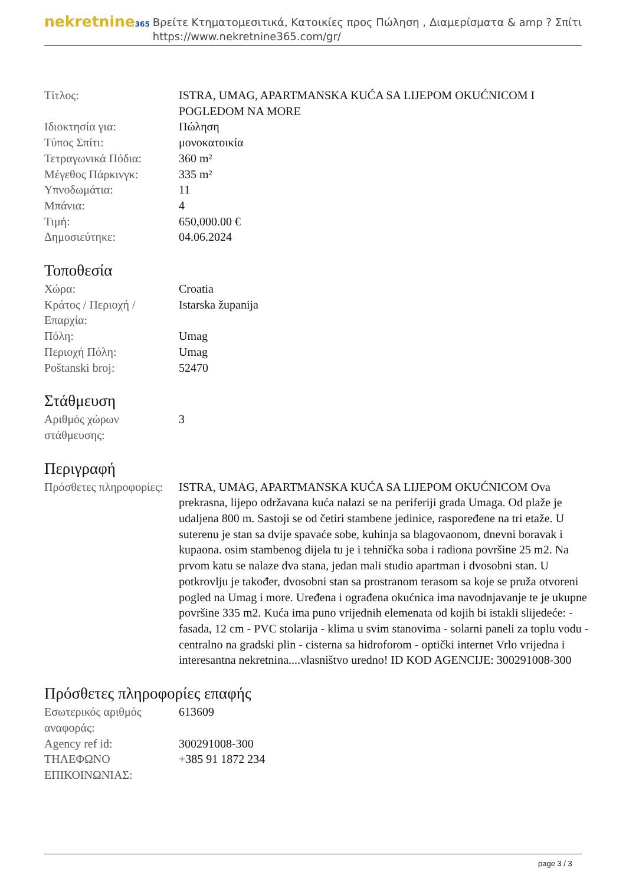nekretnine365
Βρείτε Κτηματομεσιτικά, Κατοικίες προς Πώληση , Διαμερίσματα & amp ? Σπίτι
https://www.nekretnine365.com/gr/
| Τίτλος: | ISTRA, UMAG, APARTMANSKA KUĆA SA LIJEPOM OKUĆNICOM I POGLEDOM NA MORE |
| Ιδιοκτησία για: | Πώληση |
| Τύπος Σπίτι: | μονοκατοικία |
| Τετραγωνικά Πόδια: | 360 m² |
| Μέγεθος Πάρκινγκ: | 335 m² |
| Υπνοδωμάτια: | 11 |
| Μπάνια: | 4 |
| Τιμή: | 650,000.00 € |
| Δημοσιεύτηκε: | 04.06.2024 |
Τοποθεσία
| Χώρα: | Croatia |
| Κράτος / Περιοχή / Επαρχία: | Istarska županija |
| Πόλη: | Umag |
| Περιοχή Πόλη: | Umag |
| Poštanski broj: | 52470 |
Στάθμευση
| Αριθμός χώρων στάθμευσης: | 3 |
Περιγραφή
| Πρόσθετες πληροφορίες: | ISTRA, UMAG, APARTMANSKA KUĆA SA LIJEPOM OKUĆNICOM Ova prekrasna, lijepo održavana kuća nalazi se na periferiji grada Umaga. Od plaže je udaljena 800 m. Sastoji se od četiri stambene jedinice, raspoređene na tri etaže. U suterenu je stan sa dvije spavaće sobe, kuhinja sa blagovaonom, dnevni boravak i kupaona. osim stambenog dijela tu je i tehnička soba i radiona površine 25 m2. Na prvom katu se nalaze dva stana, jedan mali studio apartman i dvosobni stan. U potkrovlju je također, dvosobni stan sa prostranom terasom sa koje se pruža otvoreni pogled na Umag i more. Uređena i ograđena okućnica ima navodnjavanje te je ukupne površine 335 m2. Kuća ima puno vrijednih elemenata od kojih bi istakli slijedeće: - fasada, 12 cm - PVC stolarija - klima u svim stanovima - solarni paneli za toplu vodu - centralno na gradski plin - cisterna sa hidroforom - optički internet Vrlo vrijedna i interesantna nekretnina....vlasništvo uredno! ID KOD AGENCIJE: 300291008-300 |
Πρόσθετες πληροφορίες επαφής
| Εσωτερικός αριθμός αναφοράς: | 613609 |
| Agency ref id: | 300291008-300 |
| ΤΗΛΕΦΩΝΟ ΕΠΙΚΟΙΝΩΝΙΑΣ: | +385 91 1872 234 |
page 3 / 3